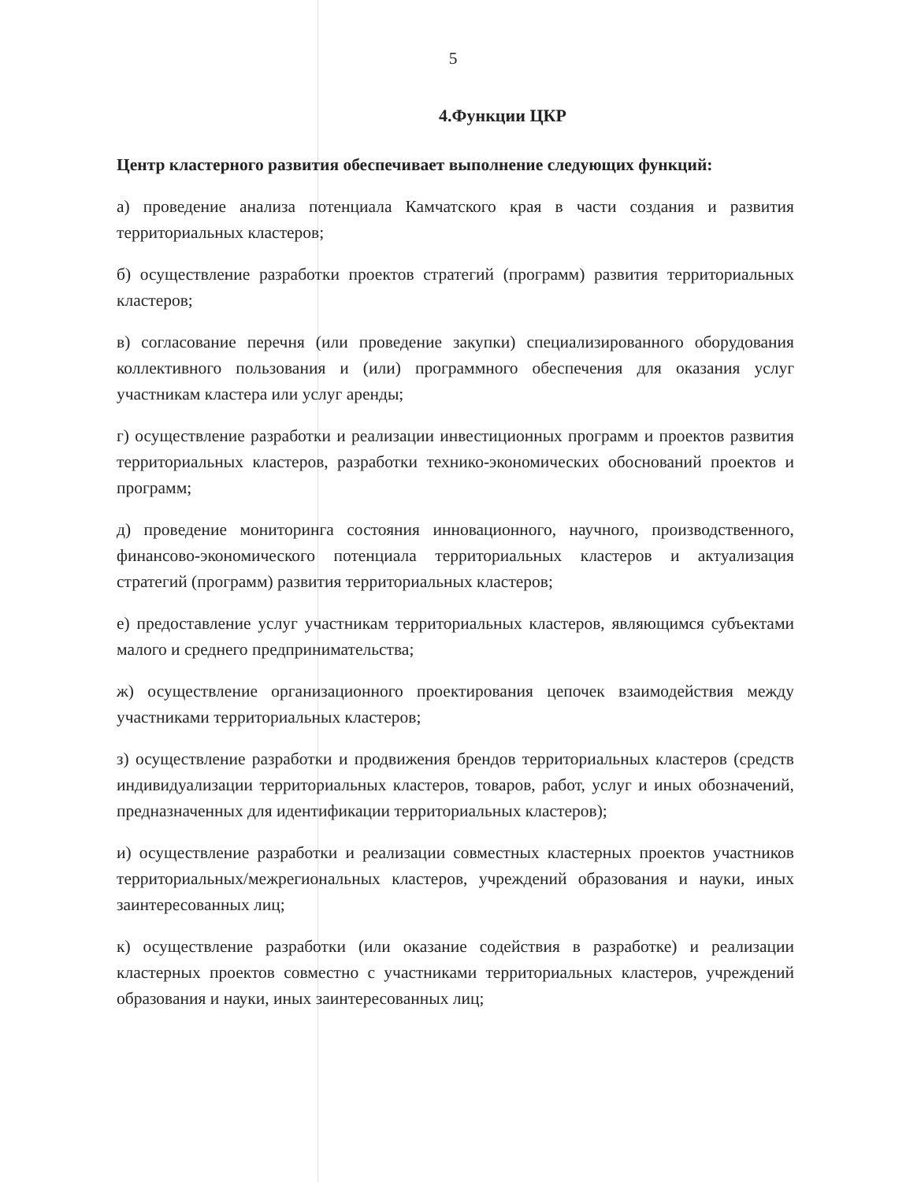5
4.Функции ЦКР
Центр кластерного развития обеспечивает выполнение следующих функций:
а) проведение анализа потенциала Камчатского края в части создания и развития территориальных кластеров;
б) осуществление разработки проектов стратегий (программ) развития территориальных кластеров;
в) согласование перечня (или проведение закупки) специализированного оборудования коллективного пользования и (или) программного обеспечения для оказания услуг участникам кластера или услуг аренды;
г) осуществление разработки и реализации инвестиционных программ и проектов развития территориальных кластеров, разработки технико-экономических обоснований проектов и программ;
д) проведение мониторинга состояния инновационного, научного, производственного, финансово-экономического потенциала территориальных кластеров и актуализация стратегий (программ) развития территориальных кластеров;
е) предоставление услуг участникам территориальных кластеров, являющимся субъектами малого и среднего предпринимательства;
ж) осуществление организационного проектирования цепочек взаимодействия между участниками территориальных кластеров;
з) осуществление разработки и продвижения брендов территориальных кластеров (средств индивидуализации территориальных кластеров, товаров, работ, услуг и иных обозначений, предназначенных для идентификации территориальных кластеров);
и) осуществление разработки и реализации совместных кластерных проектов участников территориальных/межрегиональных кластеров, учреждений образования и науки, иных заинтересованных лиц;
к) осуществление разработки (или оказание содействия в разработке) и реализации кластерных проектов совместно с участниками территориальных кластеров, учреждений образования и науки, иных заинтересованных лиц;